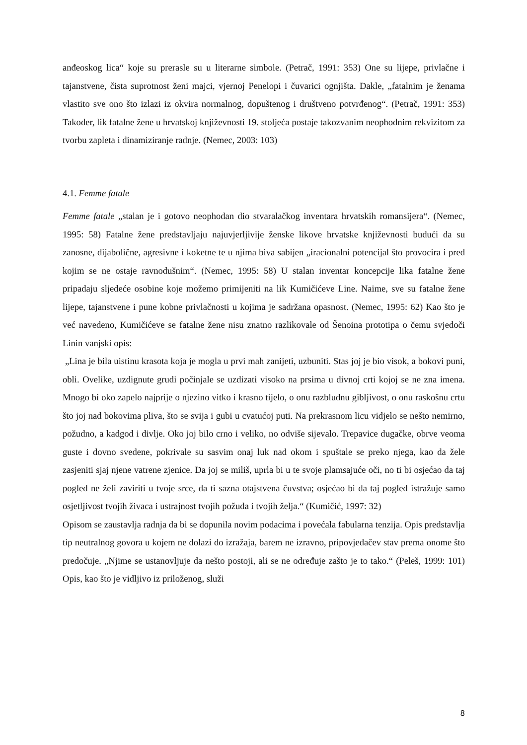anđeoskog lica“ koje su prerasle su u literarne simbole. (Petrač, 1991: 353) One su lijepe, privlačne i tajanstvene, čista suprotnost ženi majci, vjernoj Penelopi i čuvarici ognjišta. Dakle, „fatalnim je ženama vlastito sve ono što izlazi iz okvira normalnog, dopuštenog i društveno potvrđenog“. (Petrač, 1991: 353) Također, lik fatalne žene u hrvatskoj književnosti 19. stoljeća postaje takozvanim neophodnim rekvizitom za tvorbu zapleta i dinamiziranje radnje. (Nemec, 2003: 103)
4.1. Femme fatale
Femme fatale „stalan je i gotovo neophodan dio stvaralačkog inventara hrvatskih romansijera“. (Nemec, 1995: 58) Fatalne žene predstavljaju najuvjerljivije ženske likove hrvatske književnosti budući da su zanosne, dijabolične, agresivne i koketne te u njima biva sabijen „iracionalni potencijal što provocira i pred kojim se ne ostaje ravnodušnim“. (Nemec, 1995: 58) U stalan inventar koncepcije lika fatalne žene pripadaju sljedeće osobine koje možemo primijeniti na lik Kumičićeve Line. Naime, sve su fatalne žene lijepe, tajanstvene i pune kobne privlačnosti u kojima je sadržana opasnost. (Nemec, 1995: 62) Kao što je već navedeno, Kumičićeve se fatalne žene nisu znatno razlikovale od Šenoina prototipa o čemu svjedoči Linin vanjski opis:
„Lina je bila uistinu krasota koja je mogla u prvi mah zanijeti, uzbuniti. Stas joj je bio visok, a bokovi puni, obli. Ovelike, uzdignute grudi počinjale se uzdizati visoko na prsima u divnoj crti kojoj se ne zna imena. Mnogo bi oko zapelo najprije o njezino vitko i krasno tijelo, o onu razbludnu gibljivost, o onu raskošnu crtu što joj nad bokovima pliva, što se svija i gubi u cvatućoj puti. Na prekrasnom licu vidjelo se nešto nemirno, požudno, a kadgod i divlje. Oko joj bilo crno i veliko, no odviše sijevalo. Trepavice dugačke, obrve veoma guste i dovno svedene, pokrivale su sasvim onaj luk nad okom i spuštale se preko njega, kao da žele zasjeniti sjaj njene vatrene zjenice. Da joj se miliš, uprla bi u te svoje plamsajuće oči, no ti bi osjećao da taj pogled ne želi zaviriti u tvoje srce, da ti sazna otajstvena čuvstva; osjećao bi da taj pogled istražuje samo osjetljivost tvojih živaca i ustrajnost tvojih požuda i tvojih želja.“ (Kumičić, 1997: 32)
Opisom se zaustavlja radnja da bi se dopunila novim podacima i povećala fabularna tenzija. Opis predstavlja tip neutralnog govora u kojem ne dolazi do izražaja, barem ne izravno, pripovjedačev stav prema onome što predočuje. „Njime se ustanovljuje da nešto postoji, ali se ne određuje zašto je to tako.“ (Peleš, 1999: 101) Opis, kao što je vidljivo iz priloženog, služi
8